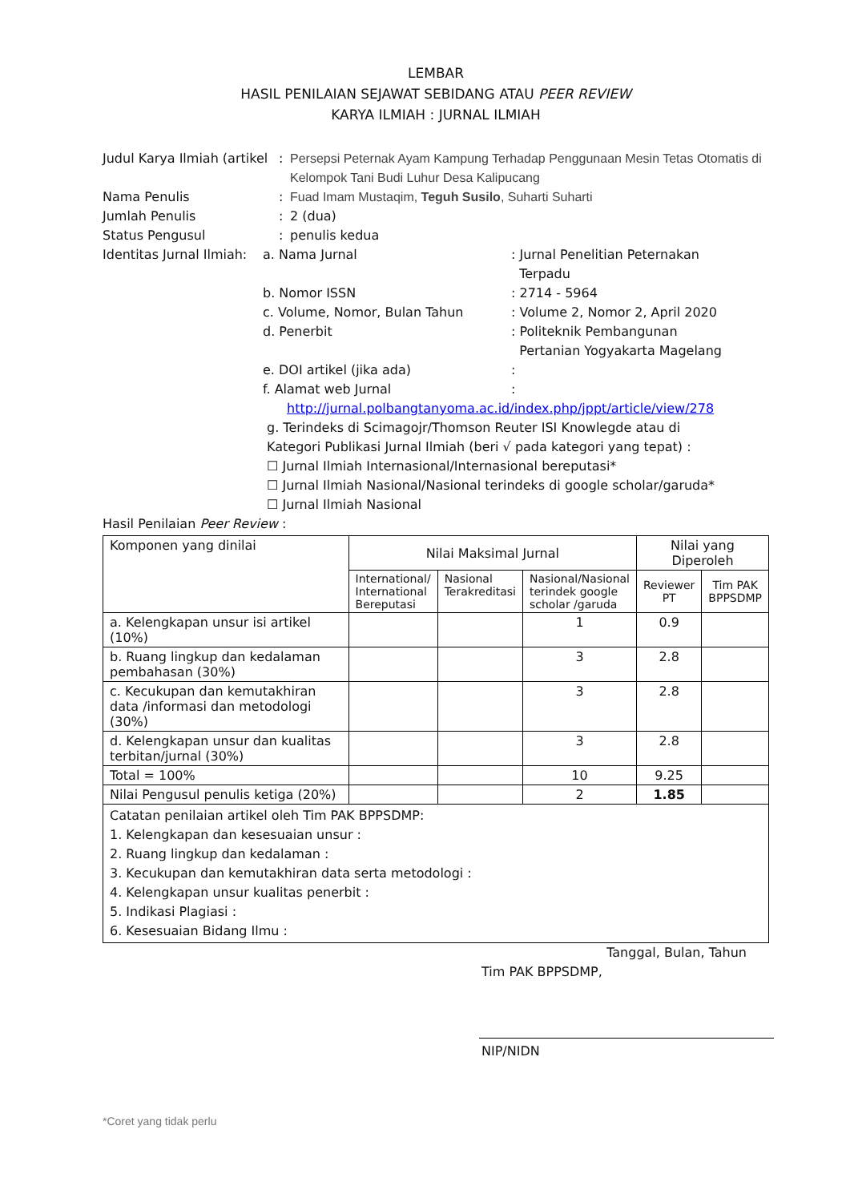LEMBAR
HASIL PENILAIAN SEJAWAT SEBIDANG ATAU PEER REVIEW
KARYA ILMIAH : JURNAL ILMIAH
Judul Karya Ilmiah (artikel
: Persepsi Peternak Ayam Kampung Terhadap Penggunaan Mesin Tetas Otomatis di Kelompok Tani Budi Luhur Desa Kalipucang
Nama Penulis : Fuad Imam Mustaqim, Teguh Susilo, Suharti Suharti
Jumlah Penulis : 2 (dua)
Status Pengusul : penulis kedua
Identitas Jurnal Ilmiah:
a. Nama Jurnal : Jurnal Penelitian Peternakan
Terpadu
b. Nomor ISSN : 2714 - 5964
c. Volume, Nomor, Bulan Tahun : Volume 2, Nomor 2, April 2020
d. Penerbit : Politeknik Pembangunan
Pertanian Yogyakarta Magelang
e. DOI artikel (jika ada) :
f. Alamat web Jurnal :
http://jurnal.polbangtanyoma.ac.id/index.php/jppt/article/view/278
g. Terindeks di Scimagojr/Thomson Reuter ISI Knowlegde atau di
Kategori Publikasi Jurnal Ilmiah (beri √ pada kategori yang tepat) :
☐ Jurnal Ilmiah Internasional/Internasional bereputasi*
☐ Jurnal Ilmiah Nasional/Nasional terindeks di google scholar/garuda*
☐ Jurnal Ilmiah Nasional
Hasil Penilaian Peer Review :
| Komponen yang dinilai | Nilai Maksimal Jurnal | | | Nilai yang Diperoleh | |
| --- | --- | --- | --- | --- | --- |
| | International/ International Bereputasi | Nasional Terakreditasi | Nasional/Nasional terindek google scholar /garuda | Reviewer PT | Tim PAK BPPSDMP |
| a. Kelengkapan unsur isi artikel (10%) | | | 1 | 0.9 | |
| b. Ruang lingkup dan kedalaman pembahasan (30%) | | | 3 | 2.8 | |
| c. Kecukupan dan kemutakhiran data /informasi dan metodologi (30%) | | | 3 | 2.8 | |
| d. Kelengkapan unsur dan kualitas terbitan/jurnal (30%) | | | 3 | 2.8 | |
| Total = 100% | | | 10 | 9.25 | |
| Nilai Pengusul penulis ketiga (20%) | | | 2 | 1.85 | |
| Catatan penilaian artikel oleh Tim PAK BPPSDMP: 1. Kelengkapan dan kesesuaian unsur : 2. Ruang lingkup dan kedalaman : 3. Kecukupan dan kemutakhiran data serta metodologi : 4. Kelengkapan unsur kualitas penerbit : 5. Indikasi Plagiasi : 6. Kesesuaian Bidang Ilmu : | | | | | |
Tanggal, Bulan, Tahun
Tim PAK BPPSDMP,
NIP/NIDN
*Coret yang tidak perlu